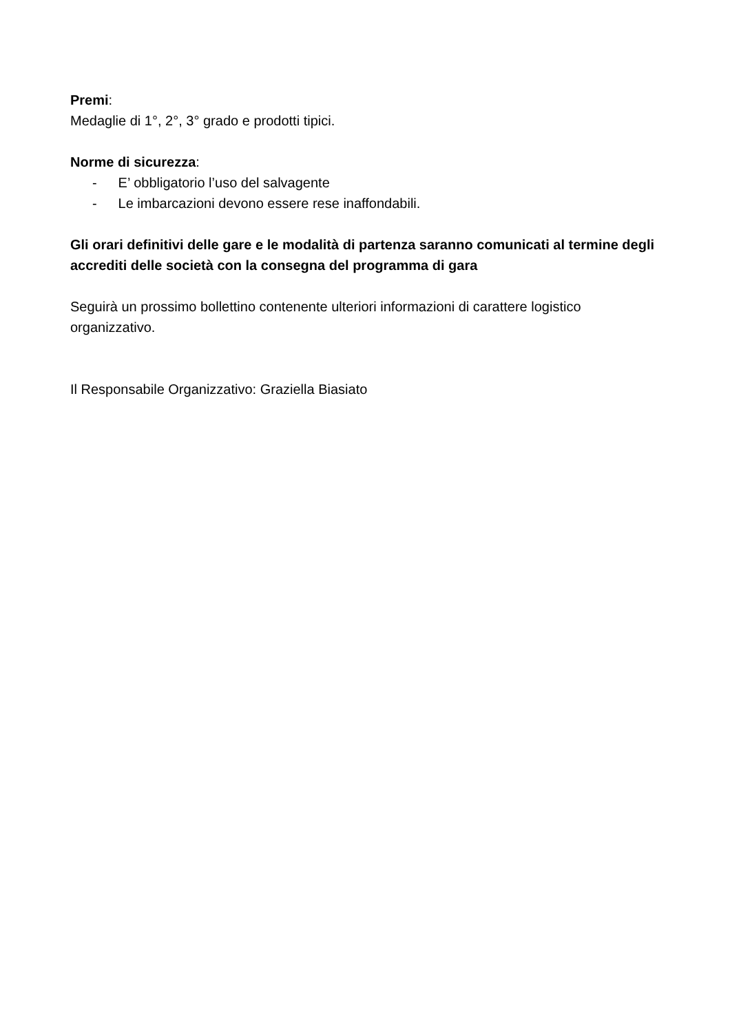Premi:
Medaglie di 1°, 2°, 3° grado e prodotti tipici.
Norme di sicurezza:
- E’ obbligatorio l’uso del salvagente
- Le imbarcazioni devono essere rese inaffondabili.
Gli orari definitivi delle gare e le modalità di partenza saranno comunicati al termine degli accrediti delle società con la consegna del programma di gara
Seguirà un prossimo bollettino contenente ulteriori informazioni di carattere logistico organizzativo.
Il Responsabile Organizzativo: Graziella Biasiato